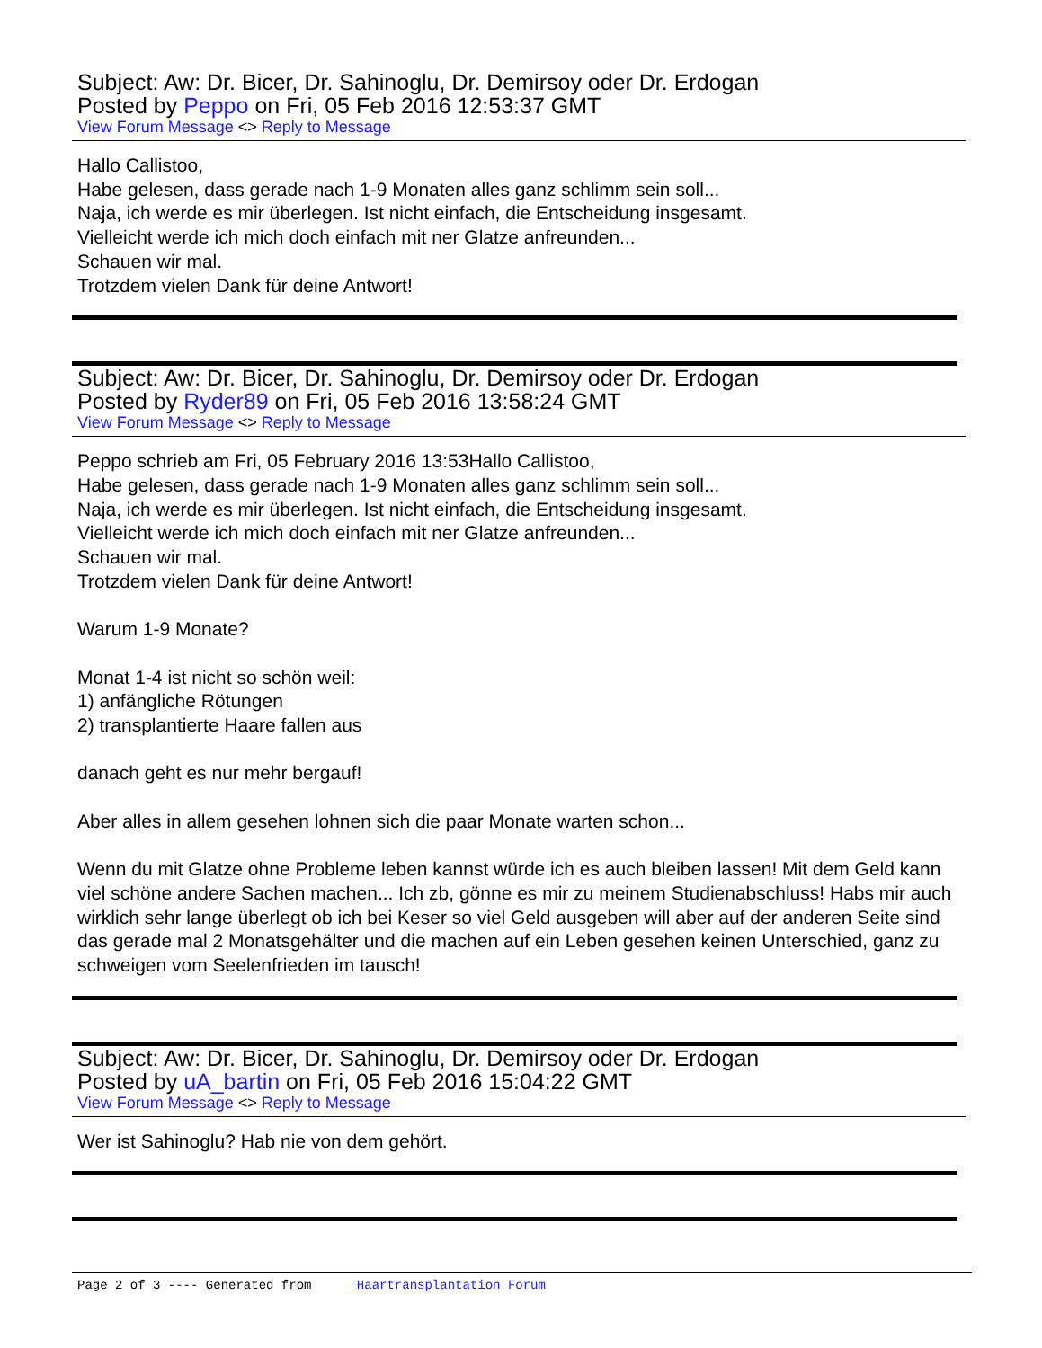Subject: Aw: Dr. Bicer, Dr. Sahinoglu, Dr. Demirsoy oder Dr. Erdogan
Posted by Peppo on Fri, 05 Feb 2016 12:53:37 GMT
View Forum Message <> Reply to Message
Hallo Callistoo,
Habe gelesen, dass gerade nach 1-9 Monaten alles ganz schlimm sein soll...
Naja, ich werde es mir überlegen. Ist nicht einfach, die Entscheidung insgesamt.
Vielleicht werde ich mich doch einfach mit ner Glatze anfreunden...
Schauen wir mal.
Trotzdem vielen Dank für deine Antwort!
Subject: Aw: Dr. Bicer, Dr. Sahinoglu, Dr. Demirsoy oder Dr. Erdogan
Posted by Ryder89 on Fri, 05 Feb 2016 13:58:24 GMT
View Forum Message <> Reply to Message
Peppo schrieb am Fri, 05 February 2016 13:53Hallo Callistoo,
Habe gelesen, dass gerade nach 1-9 Monaten alles ganz schlimm sein soll...
Naja, ich werde es mir überlegen. Ist nicht einfach, die Entscheidung insgesamt.
Vielleicht werde ich mich doch einfach mit ner Glatze anfreunden...
Schauen wir mal.
Trotzdem vielen Dank für deine Antwort!
Warum 1-9 Monate?
Monat 1-4 ist nicht so schön weil:
1) anfängliche Rötungen
2) transplantierte Haare fallen aus
danach geht es nur mehr bergauf!
Aber alles in allem gesehen lohnen sich die paar Monate warten schon...
Wenn du mit Glatze ohne Probleme leben kannst würde ich es auch bleiben lassen! Mit dem Geld kann viel schöne andere Sachen machen... Ich zb, gönne es mir zu meinem Studienabschluss! Habs mir auch wirklich sehr lange überlegt ob ich bei Keser so viel Geld ausgeben will aber auf der anderen Seite sind das gerade mal 2 Monatsgehälter und die machen auf ein Leben gesehen keinen Unterschied, ganz zu schweigen vom Seelenfrieden im tausch!
Subject: Aw: Dr. Bicer, Dr. Sahinoglu, Dr. Demirsoy oder Dr. Erdogan
Posted by uA_bartin on Fri, 05 Feb 2016 15:04:22 GMT
View Forum Message <> Reply to Message
Wer ist Sahinoglu? Hab nie von dem gehört.
Page 2 of 3 ---- Generated from Haartransplantation Forum